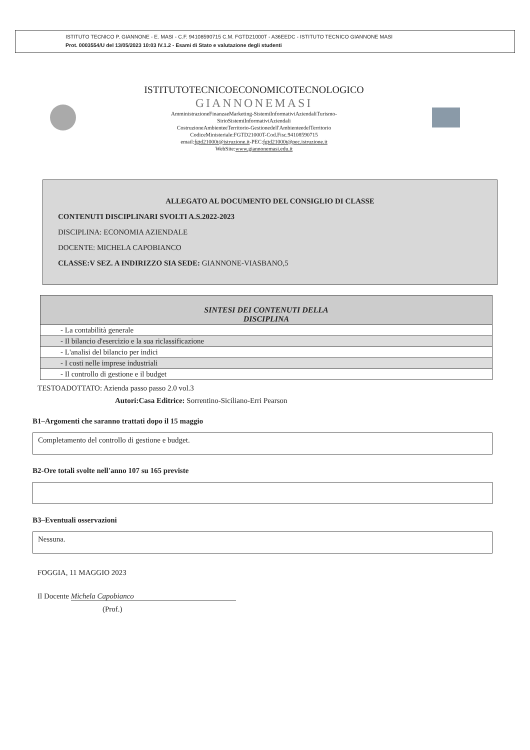ISTITUTO TECNICO P. GIANNONE - E. MASI - C.F. 94108590715 C.M. FGTD21000T - A36EEDC - ISTITUTO TECNICO GIANNONE MASI
Prot. 0003554/U del 13/05/2023 10:03 IV.1.2 - Esami di Stato e valutazione degli studenti
ISTITUTOTECNICOECONOMICOTECNOLOGICO
GIANNONEMASI
AmministrazioneFinanzaeMarketing-SistemiInformativiAziendaliTurismo-
SirioSistemiInformativiAziendali
CostruzioneAmbienteeTerritorio-Gestionedell'AmbienteedelTerritorio
CodiceMinisteriale:FGTD21000T-Cod.Fisc.94108590715
email:fgtd21000t@istruzione.it-PEC:fgtd21000t@pec.istruzione.it
WebSite:www.giannonemasi.edu.it
ALLEGATO AL DOCUMENTO DEL CONSIGLIO DI CLASSE
CONTENUTI DISCIPLINARI SVOLTI A.S.2022-2023
DISCIPLINA: ECONOMIA AZIENDALE
DOCENTE: MICHELA CAPOBIANCO
CLASSE:V SEZ. A INDIRIZZO SIA SEDE: GIANNONE-VIASBANO,5
| SINTESI DEI CONTENUTI DELLA DISCIPLINA |
| --- |
| - La contabilità generale |
| - Il bilancio d'esercizio e la sua riclassificazione |
| - L'analisi del bilancio per indici |
| - I costi nelle imprese industriali |
| - Il controllo di gestione e il budget |
TESTOADOTTATO: Azienda passo passo 2.0 vol.3
Autori:Casa Editrice: Sorrentino-Siciliano-Erri Pearson
B1–Argomenti che saranno trattati dopo il 15 maggio
Completamento del controllo di gestione e budget.
B2-Ore totali svolte nell'anno 107 su 165 previste
B3–Eventuali osservazioni
Nessuna.
FOGGIA, 11 MAGGIO 2023
Il Docente Michela Capobianco
(Prof.)